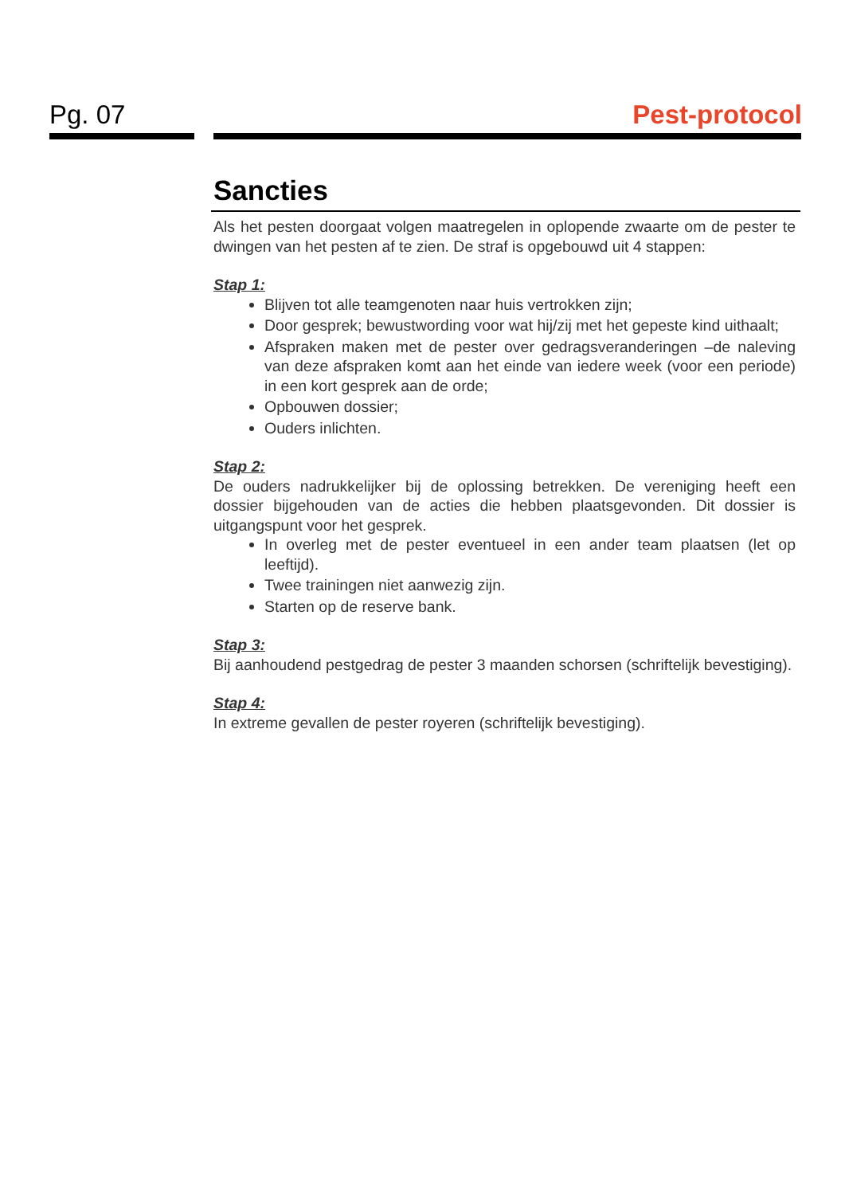Pg. 07 Pest-protocol
Sancties
Als het pesten doorgaat volgen maatregelen in oplopende zwaarte om de pester te dwingen van het pesten af te zien. De straf is opgebouwd uit 4 stappen:
Stap 1:
Blijven tot alle teamgenoten naar huis vertrokken zijn;
Door gesprek; bewustwording voor wat hij/zij met het gepeste kind uithaalt;
Afspraken maken met de pester over gedragsveranderingen –de naleving van deze afspraken komt aan het einde van iedere week (voor een periode) in een kort gesprek aan de orde;
Opbouwen dossier;
Ouders inlichten.
Stap 2:
De ouders nadrukkelijker bij de oplossing betrekken. De vereniging heeft een dossier bijgehouden van de acties die hebben plaatsgevonden. Dit dossier is uitgangspunt voor het gesprek.
In overleg met de pester eventueel in een ander team plaatsen (let op leeftijd).
Twee trainingen niet aanwezig zijn.
Starten op de reserve bank.
Stap 3:
Bij aanhoudend pestgedrag de pester 3 maanden schorsen (schriftelijk bevestiging).
Stap 4:
In extreme gevallen de pester royeren (schriftelijk bevestiging).